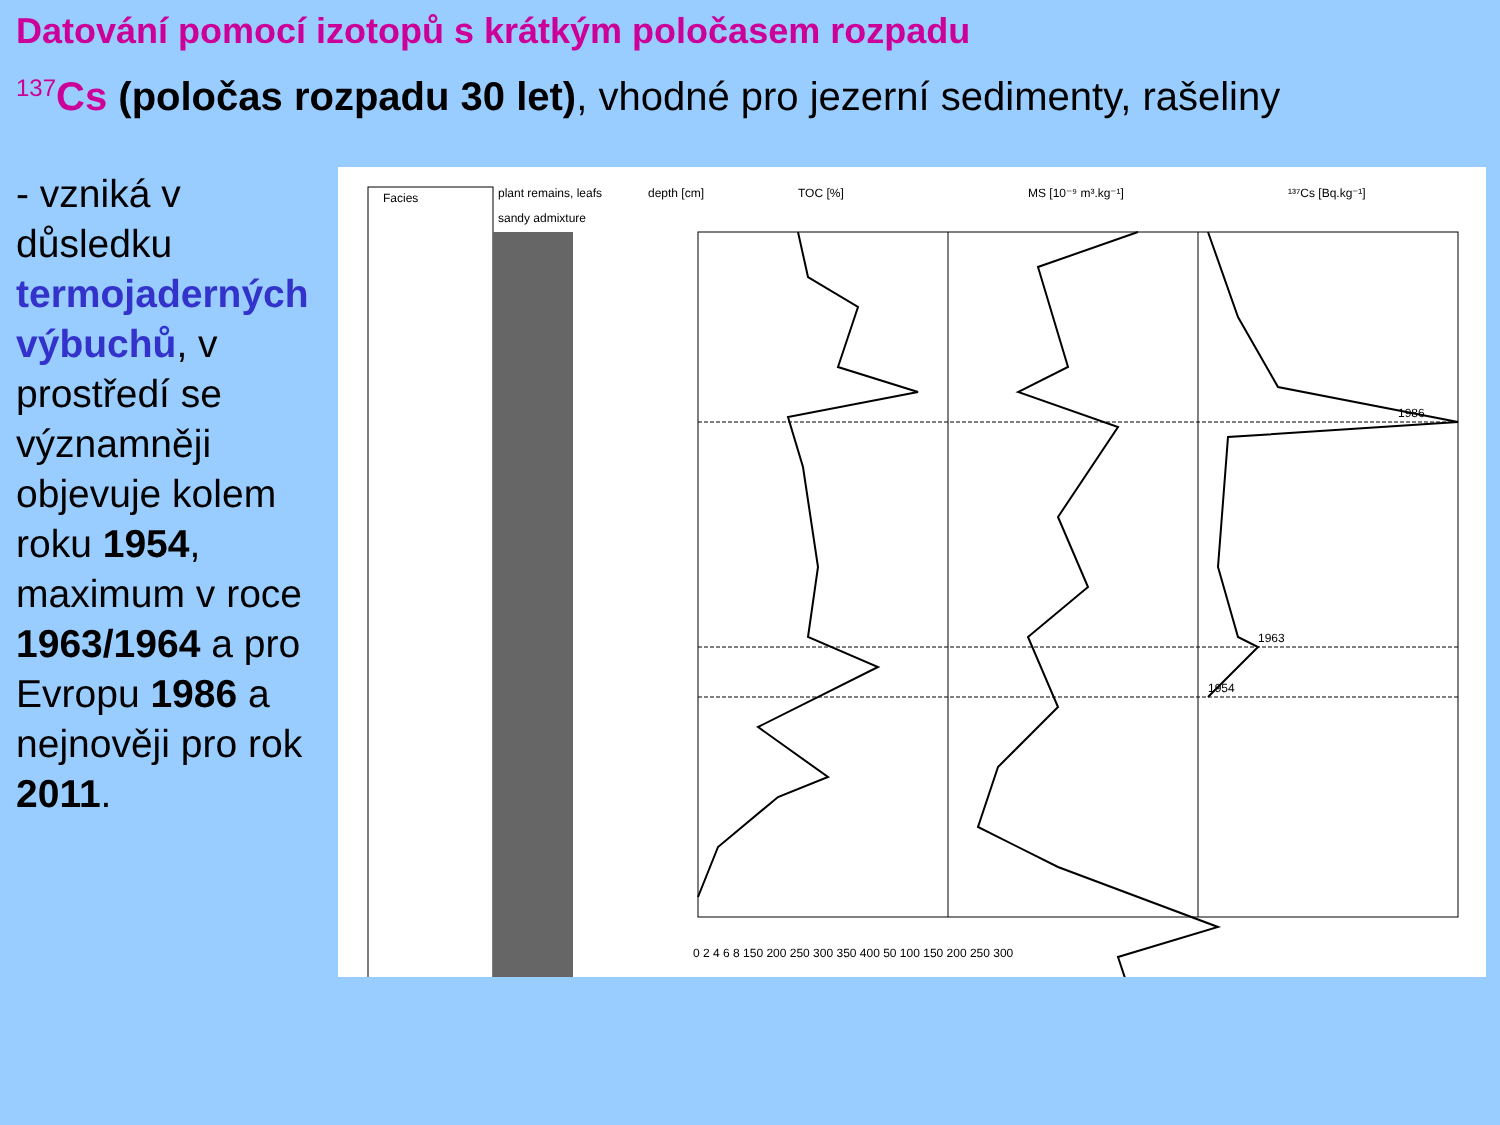Datování pomocí izotopů s krátkým poločasem rozpadu
<sup>137</sup>Cs (poločas rozpadu 30 let), vhodné pro jezerní sedimenty, rašeliny
- vzniká v důsledku termojaderných výbuchů, v prostředí se významněji objevuje kolem roku 1954, maximum v roce 1963/1964 a pro Evropu 1986 a nejnověji pro rok 2011.
Facies
plant remains, leafs
sandy admixture
depth [cm]
TOC [%]
MS [10⁻⁹ m³.kg⁻¹]
¹³⁷Cs [Bq.kg⁻¹]
1986
1963
1954
0 2 4 6 8 150 200 250 300 350 400 50 100 150 200 250 300